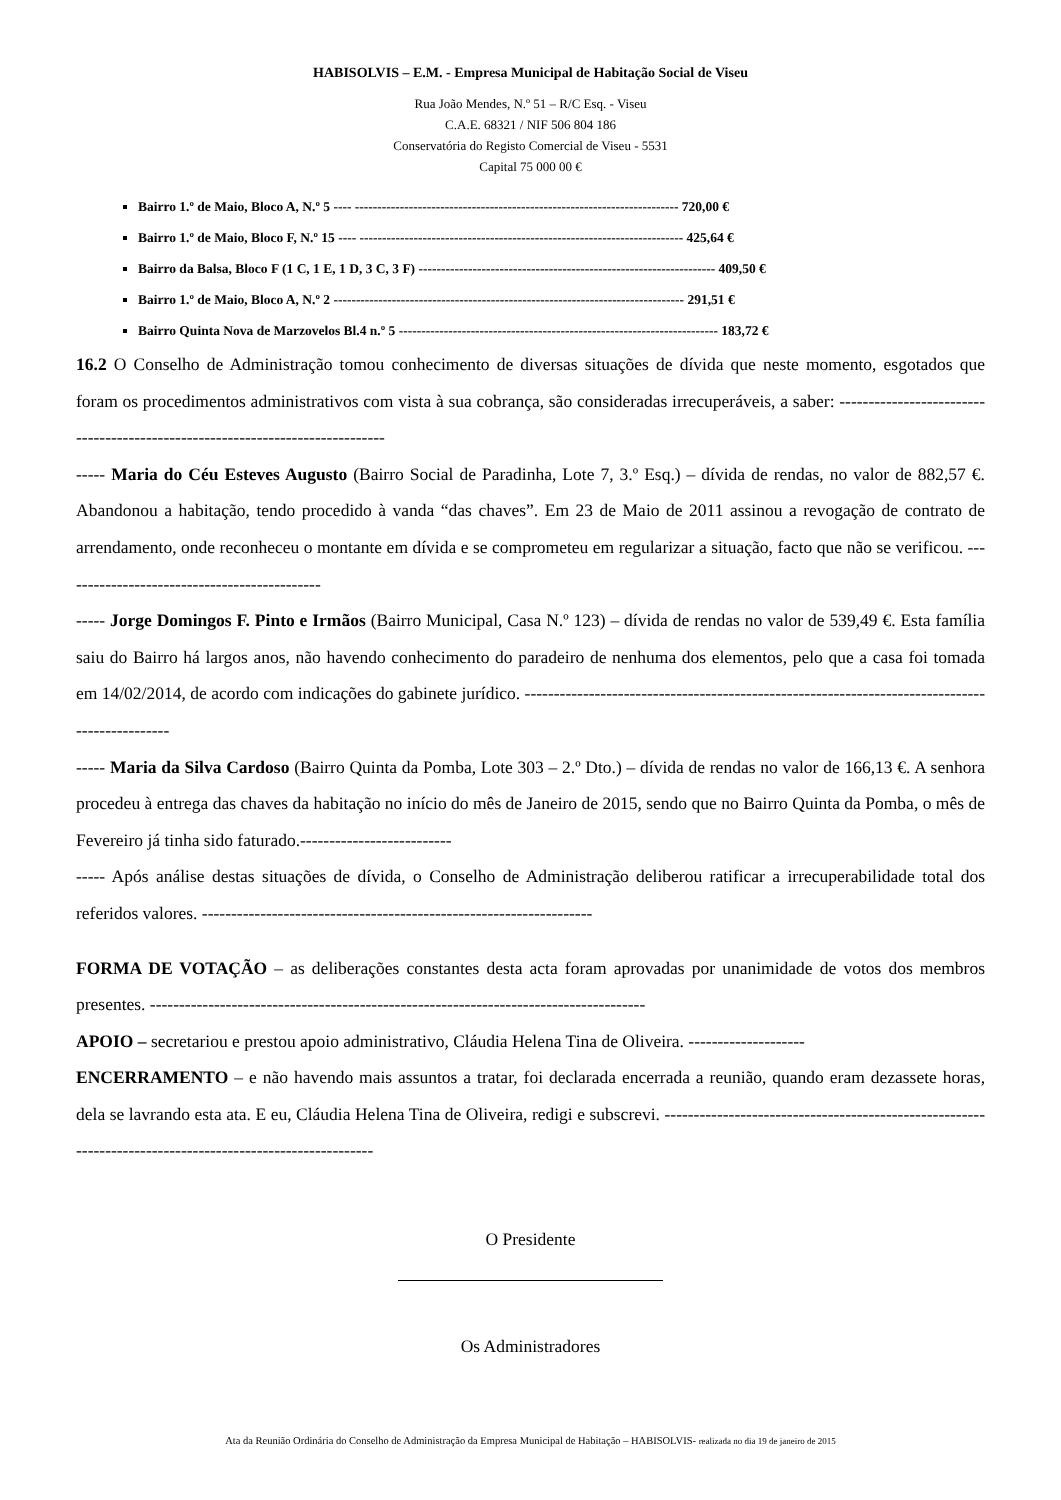HABISOLVIS – E.M. - Empresa Municipal de Habitação Social de Viseu
Rua João Mendes, N.º 51 – R/C Esq. - Viseu
C.A.E. 68321 / NIF 506 804 186
Conservatória do Registo Comercial de Viseu - 5531
Capital 75 000 00 €
Bairro 1.º de Maio, Bloco A, N.º 5 ---- ------------------------------------------------------------------------ 720,00 €
Bairro 1.º de Maio, Bloco F, N.º 15 ---- ------------------------------------------------------------------------ 425,64 €
Bairro da Balsa, Bloco F (1 C, 1 E, 1 D, 3 C, 3 F) ------------------------------------------------------------------ 409,50 €
Bairro 1.º de Maio, Bloco A, N.º 2 ------------------------------------------------------------------------------ 291,51 €
Bairro Quinta Nova de Marzovelos Bl.4 n.º 5 ----------------------------------------------------------------------- 183,72 €
16.2 O Conselho de Administração tomou conhecimento de diversas situações de dívida que neste momento, esgotados que foram os procedimentos administrativos com vista à sua cobrança, são consideradas irrecuperáveis, a saber: ------------------------------------------------------------------------------
----- Maria do Céu Esteves Augusto (Bairro Social de Paradinha, Lote 7, 3.º Esq.) – dívida de rendas, no valor de 882,57 €. Abandonou a habitação, tendo procedido à vanda “das chaves”. Em 23 de Maio de 2011 assinou a revogação de contrato de arrendamento, onde reconheceu o montante em dívida e se comprometeu em regularizar a situação, facto que não se verificou. ---------------------------------------------
----- Jorge Domingos F. Pinto e Irmãos (Bairro Municipal, Casa N.º 123) – dívida de rendas no valor de 539,49 €. Esta família saiu do Bairro há largos anos, não havendo conhecimento do paradeiro de nenhuma dos elementos, pelo que a casa foi tomada em 14/02/2014, de acordo com indicações do gabinete jurídico. -----------------------------------------------------------------------------------------------
----- Maria da Silva Cardoso (Bairro Quinta da Pomba, Lote 303 – 2.º Dto.) – dívida de rendas no valor de 166,13 €. A senhora procedeu à entrega das chaves da habitação no início do mês de Janeiro de 2015, sendo que no Bairro Quinta da Pomba, o mês de Fevereiro já tinha sido faturado.--------------------------
----- Após análise destas situações de dívida, o Conselho de Administração deliberou ratificar a irrecuperabilidade total dos referidos valores. -------------------------------------------------------------------
FORMA DE VOTAÇÃO – as deliberações constantes desta acta foram aprovadas por unanimidade de votos dos membros presentes. -------------------------------------------------------------------------------------
APOIO – secretariou e prestou apoio administrativo, Cláudia Helena Tina de Oliveira. --------------------
ENCERRAMENTO – e não havendo mais assuntos a tratar, foi declarada encerrada a reunião, quando eram dezassete horas, dela se lavrando esta ata. E eu, Cláudia Helena Tina de Oliveira, redigi e subscrevi. ----------------------------------------------------------------------------------------------------------
O Presidente
Os Administradores
Ata da Reunião Ordinária do Conselho de Administração da Empresa Municipal de Habitação – HABISOLVIS- realizada no dia 19 de janeiro de 2015